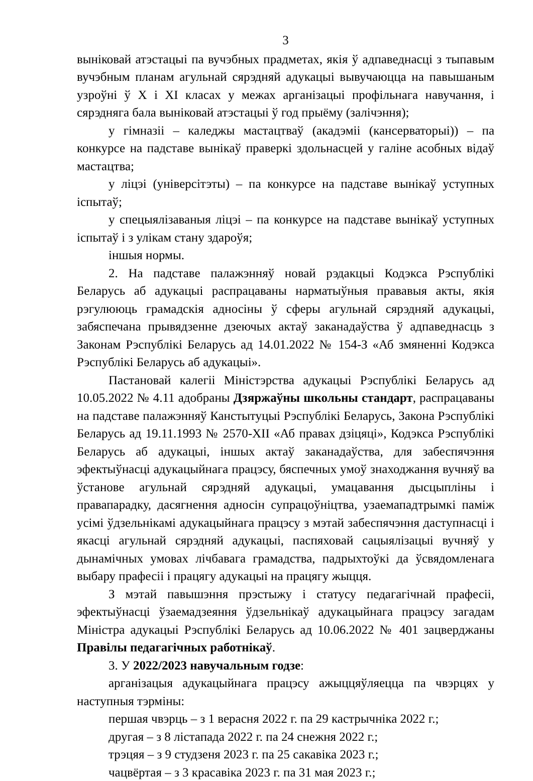3
выніковай атэстацыі па вучэбных прадметах, якія ў адпаведнасці з тыпавым вучэбным планам агульнай сярэдняй адукацыі вывучаюцца на павышаным узроўні ў X і XI класах у межах арганізацыі профільнага навучання, і сярэдняга бала выніковай атэстацыі ў год прыёму (залічэння);
у гімназіі – каледжы мастацтваў (акадэміі (кансерваторыі)) – па конкурсе на падставе вынікаў праверкі здольнасцей у галіне асобных відаў мастацтва;
у ліцэі (універсітэты) – па конкурсе на падставе вынікаў уступных іспытаў;
у спецыялізаваныя ліцэі – па конкурсе на падставе вынікаў уступных іспытаў і з улікам стану здароўя;
іншыя нормы.
2. На падставе палажэнняў новай рэдакцыі Кодэкса Рэспублікі Беларусь аб адукацыі распрацаваны нарматыўныя прававыя акты, якія рэгулююць грамадскія адносіны ў сферы агульнай сярэдняй адукацыі, забяспечана прывядзенне дзеючых актаў заканадаўства ў адпаведнасць з Законам Рэспублікі Беларусь ад 14.01.2022 № 154-З «Аб змяненні Кодэкса Рэспублікі Беларусь аб адукацыі».
Пастановай калегіі Міністэрства адукацыі Рэспублікі Беларусь ад 10.05.2022 № 4.11 адобраны Дзяржаўны школьны стандарт, распрацаваны на падставе палажэнняў Канстытуцыі Рэспублікі Беларусь, Закона Рэспублікі Беларусь ад 19.11.1993 № 2570-XII «Аб правах дзіцяці», Кодэкса Рэспублікі Беларусь аб адукацыі, іншых актаў заканадаўства, для забеспячэння эфектыўнасці адукацыйнага працэсу, бяспечных умоў знаходжання вучняў ва ўстанове агульнай сярэдняй адукацыі, умацавання дысцыпліны і правапарадку, дасягнення адносін супрацоўніцтва, узаемападтрымкі паміж усімі ўдзельнікамі адукацыйнага працэсу з мэтай забеспячэння даступнасці і якасці агульнай сярэдняй адукацыі, паспяховай сацыялізацыі вучняў у дынамічных умовах лічбавага грамадства, падрыхтоўкі да ўсвядомленага выбару прафесіі і працягу адукацыі на працягу жыцця.
З мэтай павышэння прэстыжу і статусу педагагічнай прафесіі, эфектыўнасці ўзаемадзеяння ўдзельнікаў адукацыйнага працэсу загадам Міністра адукацыі Рэспублікі Беларусь ад 10.06.2022 № 401 зацверджаны Правілы педагагічных работнікаў.
3. У 2022/2023 навучальным годзе:
арганізацыя адукацыйнага працэсу ажыццяўляецца па чвэрцях у наступныя тэрміны:
першая чвэрць – з 1 верасня 2022 г. па 29 кастрычніка 2022 г.;
другая – з 8 лістапада 2022 г. па 24 снежня 2022 г.;
трэцяя – з 9 студзеня 2023 г. па 25 сакавіка 2023 г.;
чацвёртая – з 3 красавіка 2023 г. па 31 мая 2023 г.;